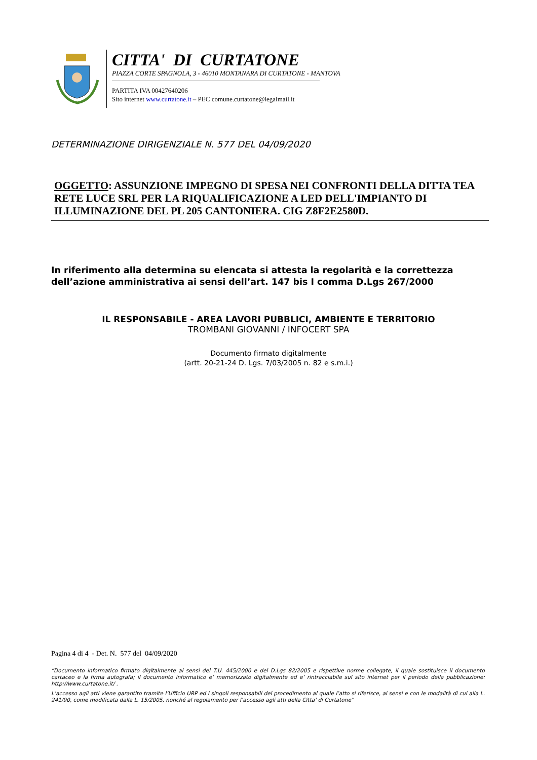CITTA' DI CURTATONE
PIAZZA CORTE SPAGNOLA, 3 - 46010 MONTANARA DI CURTATONE - MANTOVA
PARTITA IVA 00427640206
Sito internet www.curtatone.it – PEC comune.curtatone@legalmail.it
DETERMINAZIONE DIRIGENZIALE N. 577 DEL 04/09/2020
OGGETTO: ASSUNZIONE IMPEGNO DI SPESA NEI CONFRONTI DELLA DITTA TEA RETE LUCE SRL PER LA RIQUALIFICAZIONE A LED DELL'IMPIANTO DI ILLUMINAZIONE DEL PL 205 CANTONIERA. CIG Z8F2E2580D.
In riferimento alla determina su elencata si attesta la regolarità e la correttezza
dell’azione amministrativa ai sensi dell’art. 147 bis I comma D.Lgs 267/2000
IL RESPONSABILE - AREA LAVORI PUBBLICI, AMBIENTE E TERRITORIO
TROMBANI GIOVANNI / INFOCERT SPA
Documento firmato digitalmente
(artt. 20-21-24 D. Lgs. 7/03/2005 n. 82 e s.m.i.)
Pagina 4 di 4 - Det. N. 577 del 04/09/2020
“Documento informatico firmato digitalmente ai sensi del T.U. 445/2000 e del D.Lgs 82/2005 e rispettive norme collegate, il quale sostituisce il documento cartaceo e la firma autografa; il documento informatico e’ memorizzato digitalmente ed e’ rintracciabile sul sito internet per il periodo della pubblicazione: http://www.curtatone.it/ .
L’accesso agli atti viene garantito tramite l’Ufficio URP ed i singoli responsabili del procedimento al quale l’atto si riferisce, ai sensi e con le modalità di cui alla L. 241/90, come modificata dalla L. 15/2005, nonché al regolamento per l’accesso agli atti della Citta' di Curtatone”